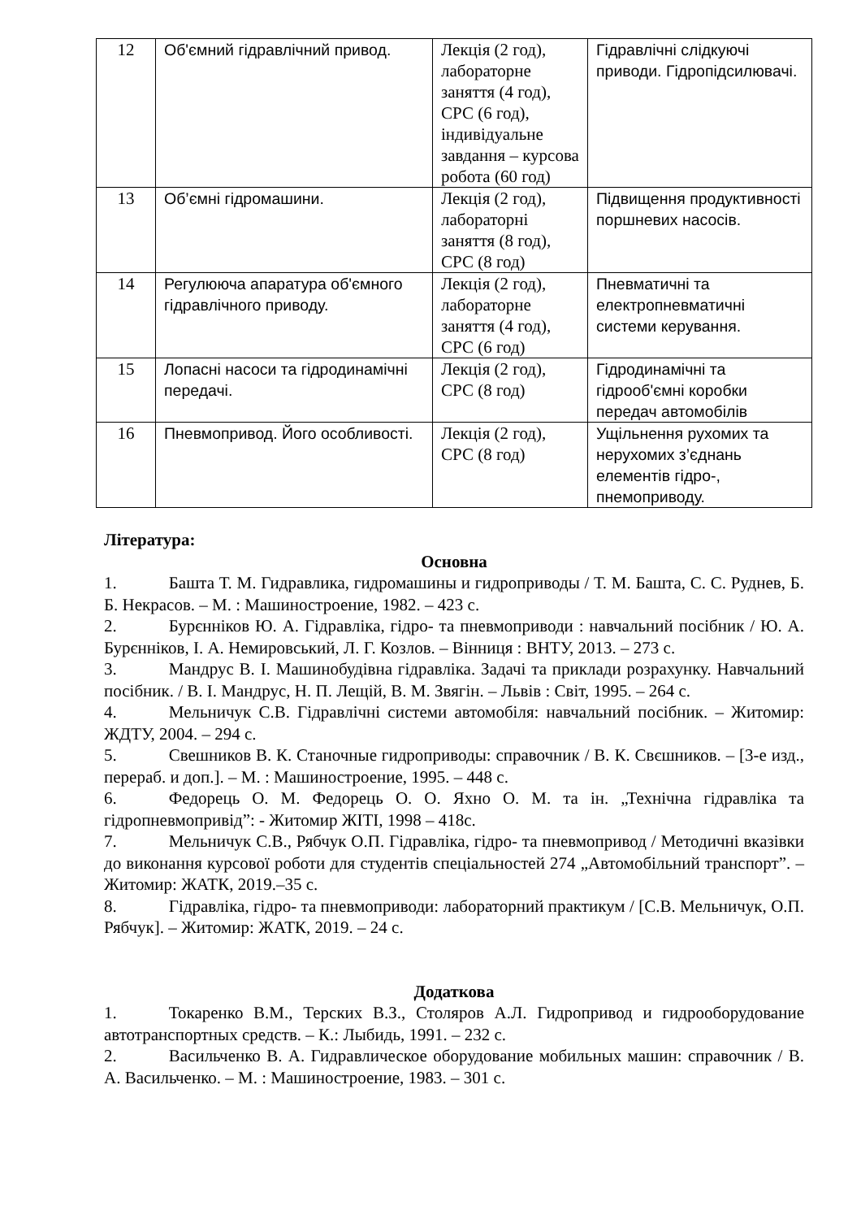| 12 | Об'ємний гідравлічний привод. | Лекція (2 год), лабораторне заняття (4 год), СРС (6 год), індивідуальне завдання – курсова робота (60 год) | Гідравлічні слідкуючі приводи. Гідропідсилювачі. |
| 13 | Об’ємні гідромашини. | Лекція (2 год), лабораторні заняття (8 год), СРС (8 год) | Підвищення продуктивності поршневих насосів. |
| 14 | Регулююча апаратура об'ємного гідравлічного приводу. | Лекція (2 год), лабораторне заняття (4 год), СРС (6 год) | Пневматичні та електропневматичні системи керування. |
| 15 | Лопасні насоси та гідродинамічні передачі. | Лекція (2 год), СРС (8 год) | Гідродинамічні та гідрооб'ємні коробки передач автомобілів |
| 16 | Пневмопривод. Його особливості. | Лекція (2 год), СРС (8 год) | Ущільнення рухомих та нерухомих з’єднань елементів гідро-, пнемоприводу. |
Література:
Основна
1. Башта Т. М. Гидравлика, гидромашины и гидроприводы / Т. М. Башта, С. С. Руднев, Б. Б. Некрасов. – М. : Машиностроение, 1982. – 423 с.
2. Бурєнніков Ю. А. Гідравліка, гідро- та пневмоприводи : навчальний посібник / Ю. А. Бурєнніков, І. А. Немировський, Л. Г. Козлов. – Вінниця : ВНТУ, 2013. – 273 с.
3. Мандрус В. І. Машинобудівна гідравліка. Задачі та приклади розрахунку. Навчальний посібник. / В. І. Мандрус, Н. П. Лещій, В. М. Звягін. – Львів : Світ, 1995. – 264 с.
4. Мельничук С.В. Гідравлічні системи автомобіля: навчальний посібник. – Житомир: ЖДТУ, 2004. – 294 с.
5. Свешников В. К. Станочные гидроприводы: справочник / В. К. Свєшников. – [3-е изд., перераб. и доп.]. – М. : Машиностроение, 1995. – 448 с.
6. Федорець О. М. Федорець О. О. Яхно О. М. та ін. „Технічна гідравліка та гідропневмопривід”: - Житомир ЖІТІ, 1998 – 418с.
7. Мельничук С.В., Рябчук О.П. Гідравліка, гідро- та пневмопривод / Методичні вказівки до виконання курсової роботи для студентів спеціальностей 274 „Автомобільний транспорт”. –Житомир: ЖАТК, 2019.–35 с.
8. Гідравліка, гідро- та пневмоприводи: лабораторний практикум / [С.В. Мельничук, О.П. Рябчук]. – Житомир: ЖАТК, 2019. – 24 с.
Додаткова
1. Токаренко В.М., Терских В.З., Столяров А.Л. Гидропривод и гидрооборудование автотранспортных средств. – К.: Лыбидь, 1991. – 232 с.
2. Васильченко В. А. Гидравлическое оборудование мобильных машин: справочник / В. А. Васильченко. – М. : Машиностроение, 1983. – 301 с.